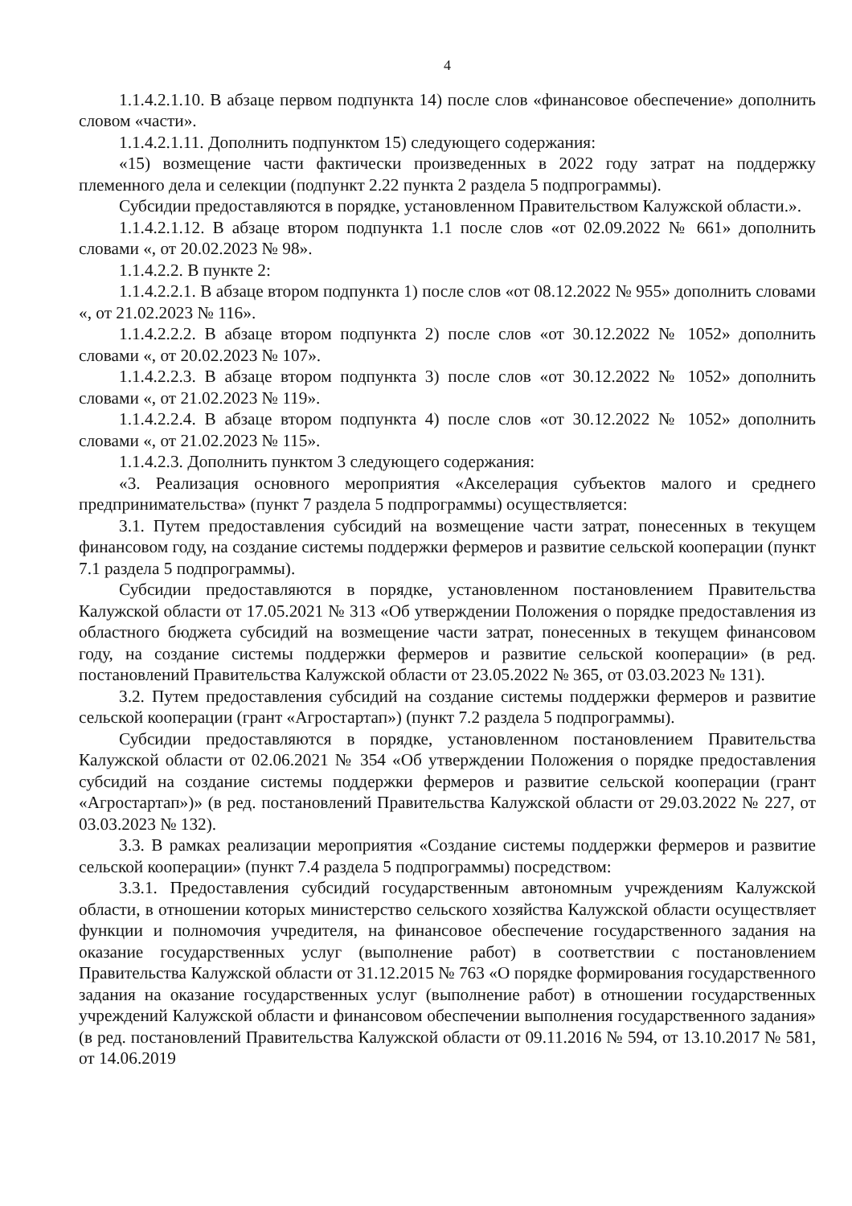4
1.1.4.2.1.10. В абзаце первом подпункта 14) после слов «финансовое обеспечение» дополнить словом «части».
1.1.4.2.1.11. Дополнить подпунктом 15) следующего содержания:
«15) возмещение части фактически произведенных в 2022 году затрат на поддержку племенного дела и селекции (подпункт 2.22 пункта 2 раздела 5 подпрограммы).
Субсидии предоставляются в порядке, установленном Правительством Калужской области.».
1.1.4.2.1.12. В абзаце втором подпункта 1.1 после слов «от 02.09.2022 № 661» дополнить словами «, от 20.02.2023 № 98».
1.1.4.2.2. В пункте 2:
1.1.4.2.2.1. В абзаце втором подпункта 1) после слов «от 08.12.2022 № 955» дополнить словами «, от 21.02.2023 № 116».
1.1.4.2.2.2. В абзаце втором подпункта 2) после слов «от 30.12.2022 № 1052» дополнить словами «, от 20.02.2023 № 107».
1.1.4.2.2.3. В абзаце втором подпункта 3) после слов «от 30.12.2022 № 1052» дополнить словами «, от 21.02.2023 № 119».
1.1.4.2.2.4. В абзаце втором подпункта 4) после слов «от 30.12.2022 № 1052» дополнить словами «, от 21.02.2023 № 115».
1.1.4.2.3. Дополнить пунктом 3 следующего содержания:
«3. Реализация основного мероприятия «Акселерация субъектов малого и среднего предпринимательства» (пункт 7 раздела 5 подпрограммы) осуществляется:
3.1. Путем предоставления субсидий на возмещение части затрат, понесенных в текущем финансовом году, на создание системы поддержки фермеров и развитие сельской кооперации (пункт 7.1 раздела 5 подпрограммы).
Субсидии предоставляются в порядке, установленном постановлением Правительства Калужской области от 17.05.2021 № 313 «Об утверждении Положения о порядке предоставления из областного бюджета субсидий на возмещение части затрат, понесенных в текущем финансовом году, на создание системы поддержки фермеров и развитие сельской кооперации» (в ред. постановлений Правительства Калужской области от 23.05.2022 № 365, от 03.03.2023 № 131).
3.2. Путем предоставления субсидий на создание системы поддержки фермеров и развитие сельской кооперации (грант «Агростартап») (пункт 7.2 раздела 5 подпрограммы).
Субсидии предоставляются в порядке, установленном постановлением Правительства Калужской области от 02.06.2021 № 354 «Об утверждении Положения о порядке предоставления субсидий на создание системы поддержки фермеров и развитие сельской кооперации (грант «Агростартап»)» (в ред. постановлений Правительства Калужской области от 29.03.2022 № 227, от 03.03.2023 № 132).
3.3. В рамках реализации мероприятия «Создание системы поддержки фермеров и развитие сельской кооперации» (пункт 7.4 раздела 5 подпрограммы) посредством:
3.3.1. Предоставления субсидий государственным автономным учреждениям Калужской области, в отношении которых министерство сельского хозяйства Калужской области осуществляет функции и полномочия учредителя, на финансовое обеспечение государственного задания на оказание государственных услуг (выполнение работ) в соответствии с постановлением Правительства Калужской области от 31.12.2015 № 763 «О порядке формирования государственного задания на оказание государственных услуг (выполнение работ) в отношении государственных учреждений Калужской области и финансовом обеспечении выполнения государственного задания» (в ред. постановлений Правительства Калужской области от 09.11.2016 № 594, от 13.10.2017 № 581, от 14.06.2019